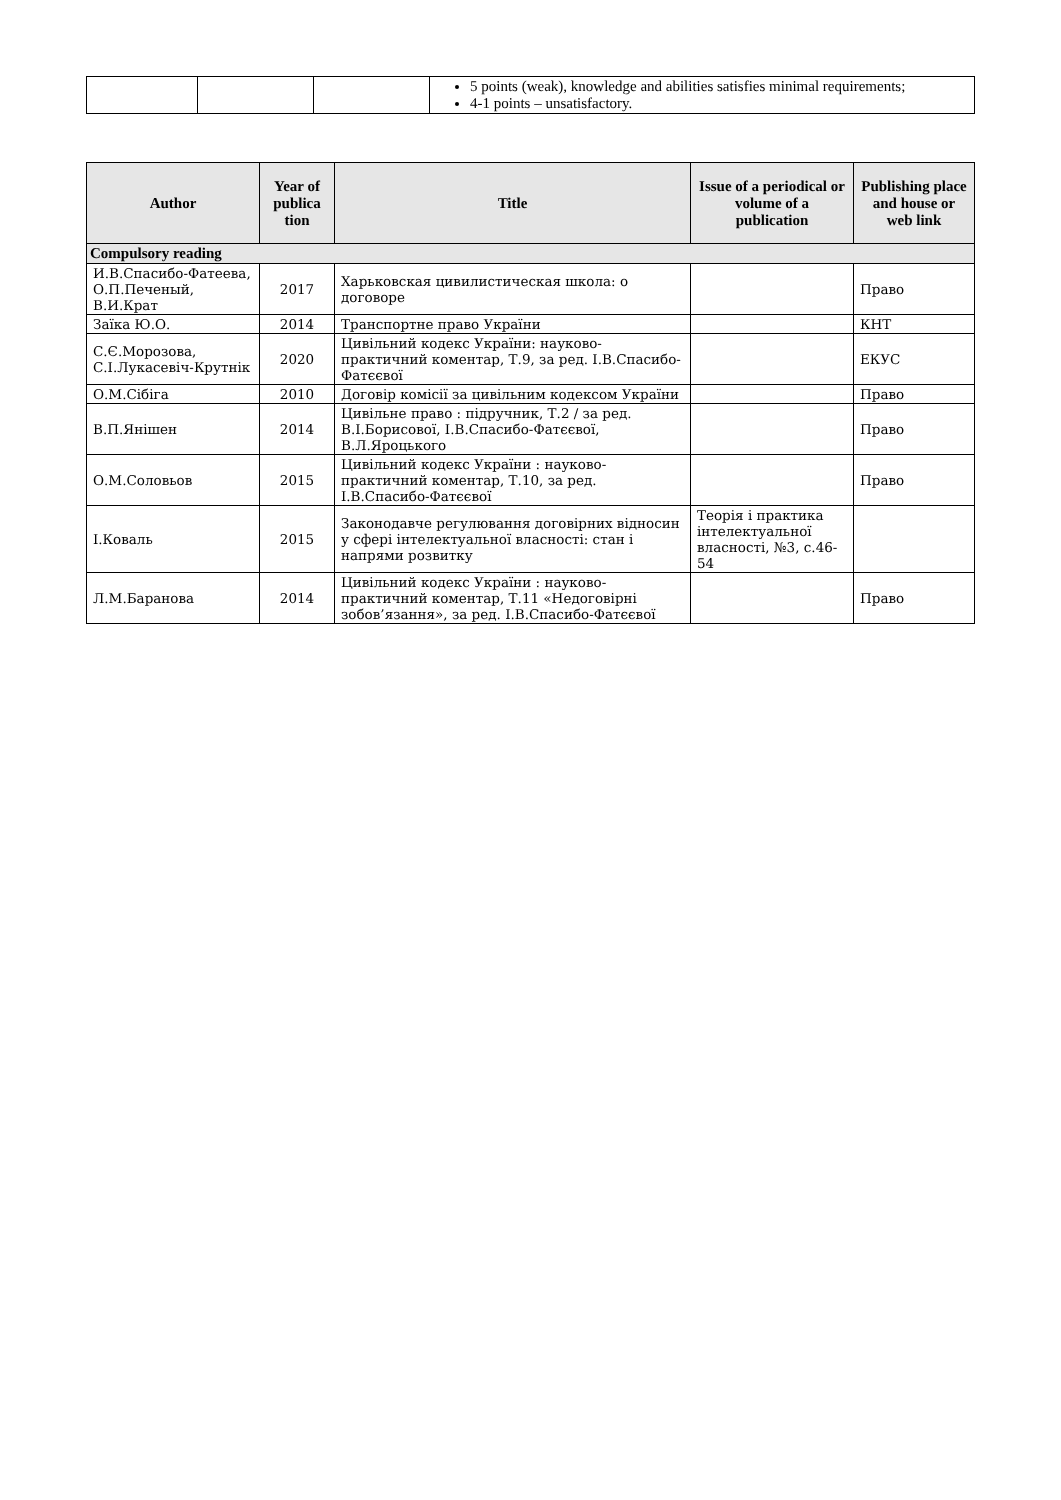| | | | 5 points (weak), knowledge and abilities satisfies minimal requirements; 4-1 points – unsatisfactory. |
| Author | Year of publica tion | Title | Issue of a periodical or volume of a publication | Publishing place and house or web link |
| --- | --- | --- | --- | --- |
| Compulsory reading | | | | |
| И.В.Спасибо-Фатеева, О.П.Печеный, В.И.Крат | 2017 | Харьковская цивилистическая школа: о договоре | | Право |
| Заїка Ю.О. | 2014 | Транспортне право України | | КНТ |
| С.Є.Морозова, С.І.Лукасевіч-Крутнік | 2020 | Цивільний кодекс України: науково-практичний коментар, Т.9, за ред. І.В.Спасибо-Фатєєвої | | ЕКУС |
| О.М.Сібіга | 2010 | Договір комісії за цивільним кодексом України | | Право |
| В.П.Янішен | 2014 | Цивільне право : підручник, Т.2 / за ред. В.І.Борисової, І.В.Спасибо-Фатєєвої, В.Л.Яроцького | | Право |
| О.М.Соловьов | 2015 | Цивільний кодекс України : науково-практичний коментар, Т.10, за ред. І.В.Спасибо-Фатєєвої | | Право |
| І.Коваль | 2015 | Законодавче регулювання договірних відносин у сфері інтелектуальної власності: стан і напрями розвитку | Теорія і практика інтелектуальної власності, №3, с.46-54 | |
| Л.М.Баранова | 2014 | Цивільний кодекс України : науково-практичний коментар, Т.11 «Недоговірні зобов’язання», за ред. І.В.Спасибо-Фатєєвої | | Право |